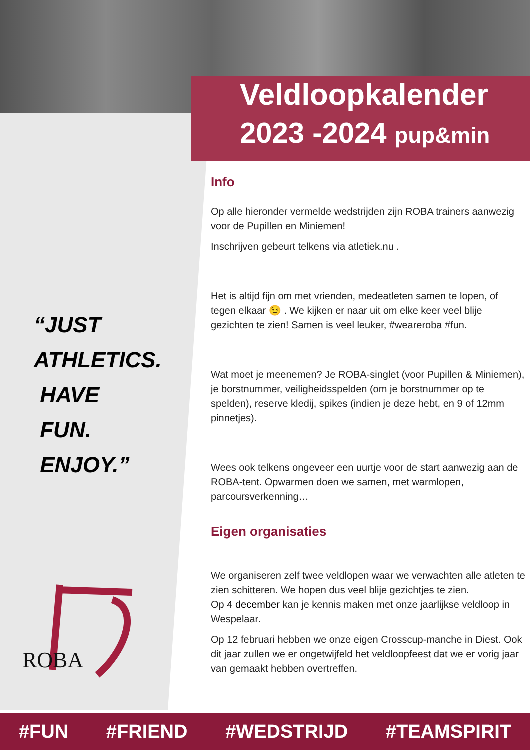Veldloopkalender
2023 -2024 pup&min
“JUST
ATHLETICS.
HAVE
FUN.
ENJOY.”
ROBA
Info
Op alle hieronder vermelde wedstrijden zijn ROBA trainers aanwezig voor de Pupillen en Miniemen!
Inschrijven gebeurt telkens via atletiek.nu .
Het is altijd fijn om met vrienden, medeatleten samen te lopen, of tegen elkaar 😉 . We kijken er naar uit om elke keer veel blije gezichten te zien! Samen is veel leuker, #weareroba #fun.
Wat moet je meenemen? Je ROBA-singlet (voor Pupillen & Miniemen), je borstnummer, veiligheidsspelden (om je borstnummer op te spelden), reserve kledij, spikes (indien je deze hebt, en 9 of 12mm pinnetjes).
Wees ook telkens ongeveer een uurtje voor de start aanwezig aan de ROBA-tent. Opwarmen doen we samen, met warmlopen, parcoursverkenning…
Eigen organisaties
We organiseren zelf twee veldlopen waar we verwachten alle atleten te zien schitteren. We hopen dus veel blije gezichtjes te zien.
Op 4 december kan je kennis maken met onze jaarlijkse veldloop in Wespelaar.
Op 12 februari hebben we onze eigen Crosscup-manche in Diest. Ook dit jaar zullen we er ongetwijfeld het veldloopfeest dat we er vorig jaar van gemaakt hebben overtreffen.
#FUN #FRIEND #WEDSTRIJD #TEAMSPIRIT